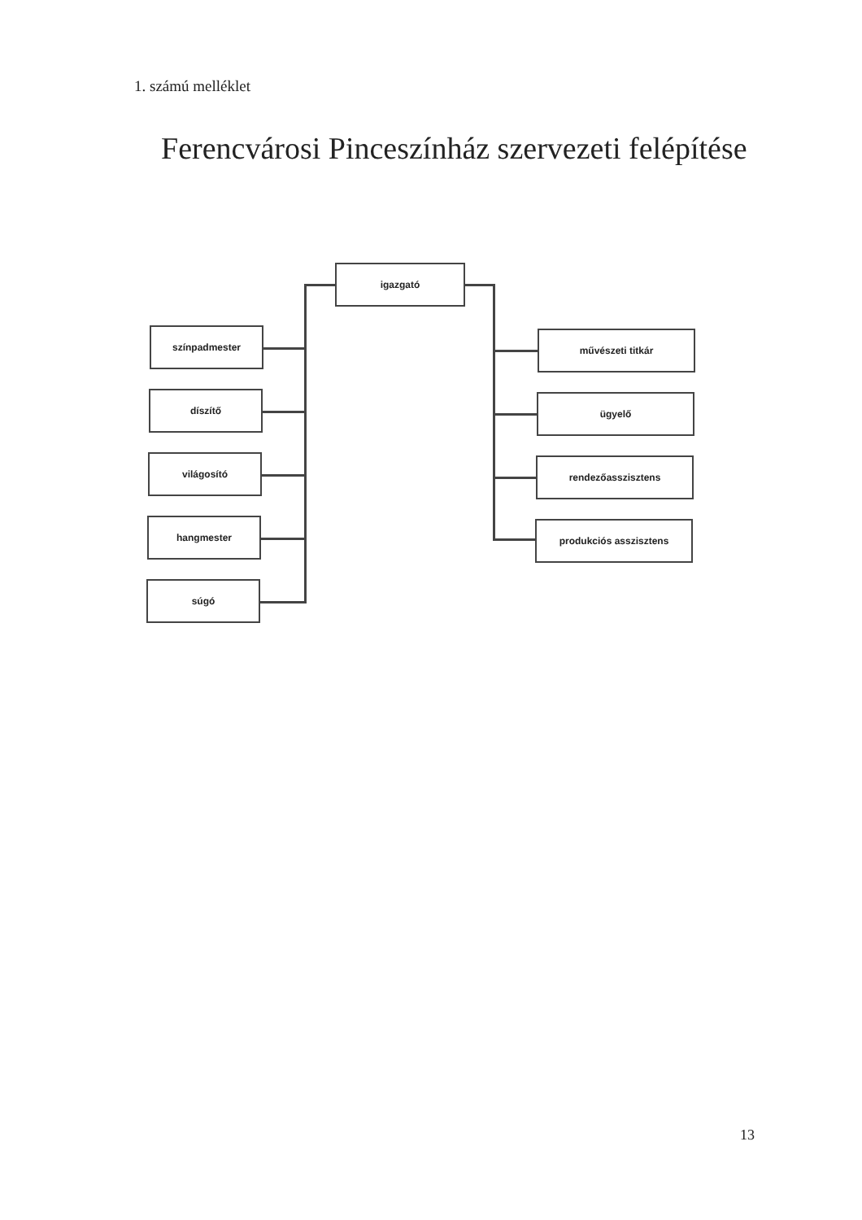1. számú melléklet
Ferencvárosi Pinceszínház szervezeti felépítése
igazgató
színpadmester
díszítő
világosító
hangmester
súgó
művészeti titkár
ügyelő
rendezőasszisztens
produkciós asszisztens
13